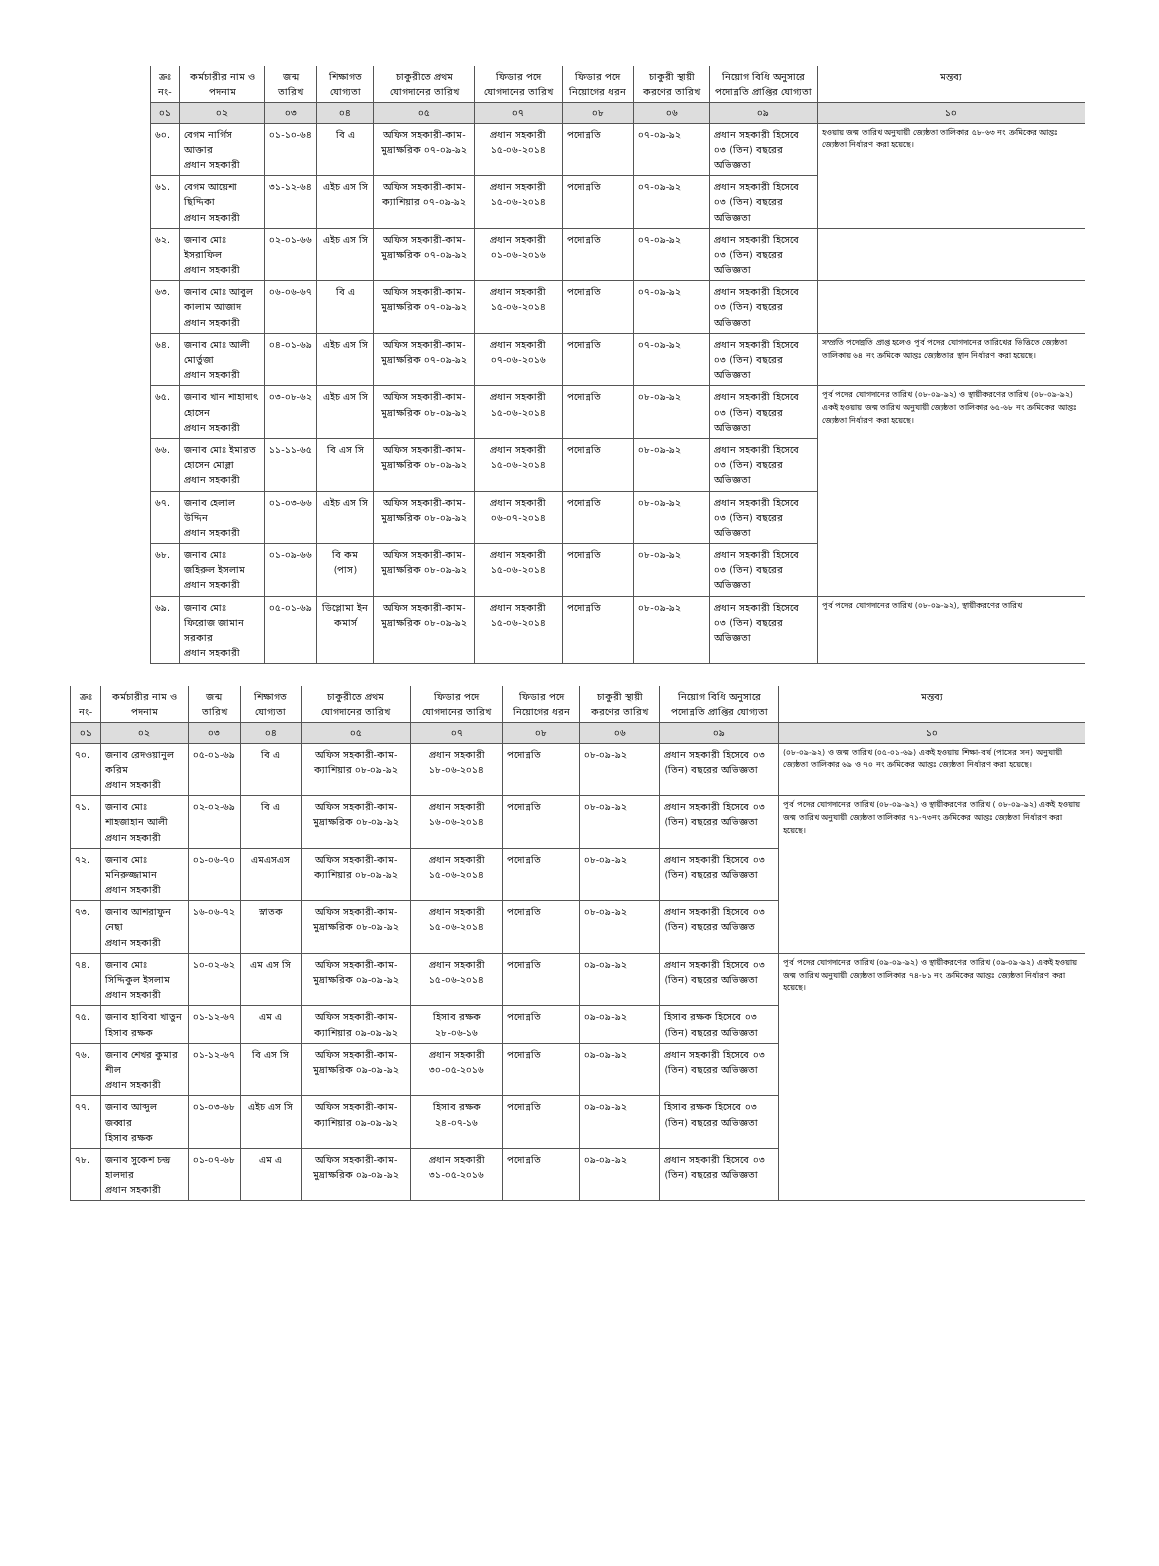| ক্রঃ নং- | কর্মচারীর নাম ও পদনাম | জন্ম তারিখ | শিক্ষাগত যোগ্যতা | চাকুরীতে প্রথম যোগদানের তারিখ | ফিডার পদে যোগদানের তারিখ | ফিডার পদে নিয়োগের ধরন | চাকুরী স্থায়ী করণের তারিখ | নিয়োগ বিধি অনুসারে পদোন্নতি প্রাপ্তির যোগ্যতা | মন্তব্য |
| --- | --- | --- | --- | --- | --- | --- | --- | --- | --- |
| ০১ | ০২ | ০৩ | ০৪ | ০৫ | ০৭ | ০৮ | ০৬ | ০৯ | ১০ |
| ৬০. | বেগম নার্গিস আক্তার প্রধান সহকারী | ০১-১০-৬৪ | বি এ | অফিস সহকারী-কাম-মুদ্রাক্ষরিক ০৭-০৯-৯২ | প্রধান সহকারী ১৫-০৬-২০১৪ | পদোন্নতি | ০৭-০৯-৯২ | প্রধান সহকারী হিসেবে ০৩ (তিন) বছরের অভিজ্ঞতা | হওয়ায় জন্ম তারিখ অনুযায়ী জ্যেষ্ঠতা তালিকার ৫৮-৬৩ নং ক্রমিকের আন্তঃ জ্যেষ্ঠতা নির্ধারণ করা হয়েছে। |
| ৬১. | বেগম আয়েশা ছিদ্দিকা প্রধান সহকারী | ৩১-১২-৬৪ | এইচ এস সি | অফিস সহকারী-কাম- ক্যাশিয়ার ০৭-০৯-৯২ | প্রধান সহকারী ১৫-০৬-২০১৪ | পদোন্নতি | ০৭-০৯-৯২ | প্রধান সহকারী হিসেবে ০৩ (তিন) বছরের অভিজ্ঞতা | |
| ৬২. | জনাব মোঃ ইসরাফিল প্রধান সহকারী | ০২-০১-৬৬ | এইচ এস সি | অফিস সহকারী-কাম-মুদ্রাক্ষরিক ০৭-০৯-৯২ | প্রধান সহকারী ০১-০৬-২০১৬ | পদোন্নতি | ০৭-০৯-৯২ | প্রধান সহকারী হিসেবে ০৩ (তিন) বছরের অভিজ্ঞতা | |
| ৬৩. | জনাব মোঃ আবুল কালাম আজাদ প্রধান সহকারী | ০৬-০৬-৬৭ | বি এ | অফিস সহকারী-কাম-মুদ্রাক্ষরিক ০৭-০৯-৯২ | প্রধান সহকারী ১৫-০৬-২০১৪ | পদোন্নতি | ০৭-০৯-৯২ | প্রধান সহকারী হিসেবে ০৩ (তিন) বছরের অভিজ্ঞতা | |
| ৬৪. | জনাব মোঃ আলী মোর্তুজা প্রধান সহকারী | ০৪-০১-৬৯ | এইচ এস সি | অফিস সহকারী-কাম-মুদ্রাক্ষরিক ০৭-০৯-৯২ | প্রধান সহকারী ০৭-০৬-২০১৬ | পদোন্নতি | ০৭-০৯-৯২ | প্রধান সহকারী হিসেবে ০৩ (তিন) বছরের অভিজ্ঞতা | সম্প্রতি পদোন্নতি প্রাপ্ত হলেও পূর্ব পদের যোগদানের তারিখের ভিত্তিতে জ্যেষ্ঠতা তালিকায় ৬৪ নং ক্রমিকে আন্তঃ জ্যেষ্ঠতার স্থান নির্ধারণ করা হয়েছে। |
| ৬৫. | জনাব খান শাহাদাৎ হোসেন প্রধান সহকারী | ০৩-০৮-৬২ | এইচ এস সি | অফিস সহকারী-কাম-মুদ্রাক্ষরিক ০৮-০৯-৯২ | প্রধান সহকারী ১৫-০৬-২০১৪ | পদোন্নতি | ০৮-০৯-৯২ | প্রধান সহকারী হিসেবে ০৩ (তিন) বছরের অভিজ্ঞতা | পূর্ব পদের যোগদানের তারিখ (০৮-০৯-৯২) ও স্থায়ীকরণের তারিখ (০৮-০৯-৯২) একই হওয়ায় জন্ম তারিখ অনুযায়ী জ্যেষ্ঠতা তালিকার ৬৫-৬৮ নং ক্রমিকের আন্তঃ জ্যেষ্ঠতা নির্ধারণ করা হয়েছে। |
| ৬৬. | জনাব মোঃ ইমারত হোসেন মোল্লা প্রধান সহকারী | ১১-১১-৬৫ | বি এস সি | অফিস সহকারী-কাম-মুদ্রাক্ষরিক ০৮-০৯-৯২ | প্রধান সহকারী ১৫-০৬-২০১৪ | পদোন্নতি | ০৮-০৯-৯২ | প্রধান সহকারী হিসেবে ০৩ (তিন) বছরের অভিজ্ঞতা | |
| ৬৭. | জনাব হেলাল উদ্দিন প্রধান সহকারী | ০১-০৩-৬৬ | এইচ এস সি | অফিস সহকারী-কাম-মুদ্রাক্ষরিক ০৮-০৯-৯২ | প্রধান সহকারী ০৬-০৭-২০১৪ | পদোন্নতি | ০৮-০৯-৯২ | প্রধান সহকারী হিসেবে ০৩ (তিন) বছরের অভিজ্ঞতা | |
| ৬৮. | জনাব মোঃ জহিরুল ইসলাম প্রধান সহকারী | ০১-০৯-৬৬ | বি কম (পাস) | অফিস সহকারী-কাম-মুদ্রাক্ষরিক ০৮-০৯-৯২ | প্রধান সহকারী ১৫-০৬-২০১৪ | পদোন্নতি | ০৮-০৯-৯২ | প্রধান সহকারী হিসেবে ০৩ (তিন) বছরের অভিজ্ঞতা | |
| ৬৯. | জনাব মোঃ ফিরোজ জামান সরকার প্রধান সহকারী | ০৫-০১-৬৯ | ডিপ্লোমা ইন কমার্স | অফিস সহকারী-কাম-মুদ্রাক্ষরিক ০৮-০৯-৯২ | প্রধান সহকারী ১৫-০৬-২০১৪ | পদোন্নতি | ০৮-০৯-৯২ | প্রধান সহকারী হিসেবে ০৩ (তিন) বছরের অভিজ্ঞতা | পূর্ব পদের যোগদানের তারিখ (০৮-০৯-৯২), স্থায়ীকরণের তারিখ |
| ক্রঃ নং- | কর্মচারীর নাম ও পদনাম | জন্ম তারিখ | শিক্ষাগত যোগ্যতা | চাকুরীতে প্রথম যোগদানের তারিখ | ফিডার পদে যোগদানের তারিখ | ফিডার পদে নিয়োগের ধরন | চাকুরী স্থায়ী করণের তারিখ | নিয়োগ বিধি অনুসারে পদোন্নতি প্রাপ্তির যোগ্যতা | মন্তব্য |
| --- | --- | --- | --- | --- | --- | --- | --- | --- | --- |
| ০১ | ০২ | ০৩ | ০৪ | ০৫ | ০৭ | ০৮ | ০৬ | ০৯ | ১০ |
| ৭০. | জনাব রেদওয়ানুল করিম প্রধান সহকারী | ০৫-০১-৬৯ | বি এ | অফিস সহকারী-কাম- ক্যাশিয়ার ০৮-০৯-৯২ | প্রধান সহকারী ১৮-০৬-২০১৪ | পদোন্নতি | ০৮-০৯-৯২ | প্রধান সহকারী হিসেবে ০৩ (তিন) বছরের অভিজ্ঞতা | (০৮-০৯-৯২) ও জন্ম তারিখ (০৫-০১-৬৯) একই হওয়ায় শিক্ষা-বর্ষ (পাসের সন) অনুযায়ী জ্যেষ্ঠতা তালিকার ৬৯ ও ৭০ নং ক্রমিকের আন্তঃ জ্যেষ্ঠতা নির্ধারণ করা হয়েছে। |
| ৭১. | জনাব মোঃ শাহজাহান আলী প্রধান সহকারী | ০২-০২-৬৯ | বি এ | অফিস সহকারী-কাম-মুদ্রাক্ষরিক ০৮-০৯-৯২ | প্রধান সহকারী ১৬-০৬-২০১৪ | পদোন্নতি | ০৮-০৯-৯২ | প্রধান সহকারী হিসেবে ০৩ (তিন) বছরের অভিজ্ঞতা | পূর্ব পদের যোগদানের তারিখ (০৮-০৯-৯২) ও স্থায়ীকরণের তারিখ ( ০৮-০৯-৯২) একই হওয়ায় জন্ম তারিখ অনুযায়ী জ্যেষ্ঠতা তালিকার ৭১-৭৩নং ক্রমিকের আন্তঃ জ্যেষ্ঠতা নির্ধারণ করা হয়েছে। |
| ৭২. | জনাব মোঃ মনিরুজ্জামান প্রধান সহকারী | ০১-০৬-৭০ | এমএসএস | অফিস সহকারী-কাম- ক্যাশিয়ার ০৮-০৯-৯২ | প্রধান সহকারী ১৫-০৬-২০১৪ | পদোন্নতি | ০৮-০৯-৯২ | প্রধান সহকারী হিসেবে ০৩ (তিন) বছরের অভিজ্ঞতা | |
| ৭৩. | জনাব আশরাফুন নেছা প্রধান সহকারী | ১৬-০৬-৭২ | স্নাতক | অফিস সহকারী-কাম-মুদ্রাক্ষরিক ০৮-০৯-৯২ | প্রধান সহকারী ১৫-০৬-২০১৪ | পদোন্নতি | ০৮-০৯-৯২ | প্রধান সহকারী হিসেবে ০৩ (তিন) বছরের অভিজ্ঞত | |
| ৭৪. | জনাব মোঃ সিদ্দিকুল ইসলাম প্রধান সহকারী | ১০-০২-৬২ | এম এস সি | অফিস সহকারী-কাম-মুদ্রাক্ষরিক ০৯-০৯-৯২ | প্রধান সহকারী ১৫-০৬-২০১৪ | পদোন্নতি | ০৯-০৯-৯২ | প্রধান সহকারী হিসেবে ০৩ (তিন) বছরের অভিজ্ঞতা | পূর্ব পদের যোগদানের তারিখ (০৯-০৯-৯২) ও স্থায়ীকরণের তারিখ (০৯-০৯-৯২) একই হওয়ায় জন্ম তারিখ অনুযায়ী জ্যেষ্ঠতা তালিকার ৭৪-৮১ নং ক্রমিকের আন্তঃ জ্যেষ্ঠতা নির্ধারণ করা হয়েছে। |
| ৭৫. | জনাব হাবিবা খাতুন হিসাব রক্ষক | ০১-১২-৬৭ | এম এ | অফিস সহকারী-কাম-ক্যাশিয়ার ০৯-০৯-৯২ | হিসাব রক্ষক ২৮-০৬-১৬ | পদোন্নতি | ০৯-০৯-৯২ | হিসাব রক্ষক হিসেবে ০৩ (তিন) বছরের অভিজ্ঞতা | |
| ৭৬. | জনাব শেখর কুমার শীল প্রধান সহকারী | ০১-১২-৬৭ | বি এস সি | অফিস সহকারী-কাম-মুদ্রাক্ষরিক ০৯-০৯-৯২ | প্রধান সহকারী ৩০-০৫-২০১৬ | পদোন্নতি | ০৯-০৯-৯২ | প্রধান সহকারী হিসেবে ০৩ (তিন) বছরের অভিজ্ঞতা | |
| ৭৭. | জনাব আব্দুল জব্বার হিসাব রক্ষক | ০১-০৩-৬৮ | এইচ এস সি | অফিস সহকারী-কাম-ক্যাশিয়ার ০৯-০৯-৯২ | হিসাব রক্ষক ২৪-০৭-১৬ | পদোন্নতি | ০৯-০৯-৯২ | হিসাব রক্ষক হিসেবে ০৩ (তিন) বছরের অভিজ্ঞতা | |
| ৭৮. | জনাব সুকেশ চন্দ্র হালদার প্রধান সহকারী | ০১-০৭-৬৮ | এম এ | অফিস সহকারী-কাম-মুদ্রাক্ষরিক ০৯-০৯-৯২ | প্রধান সহকারী ৩১-০৫-২০১৬ | পদোন্নতি | ০৯-০৯-৯২ | প্রধান সহকারী হিসেবে ০৩ (তিন) বছরের অভিজ্ঞতা | |